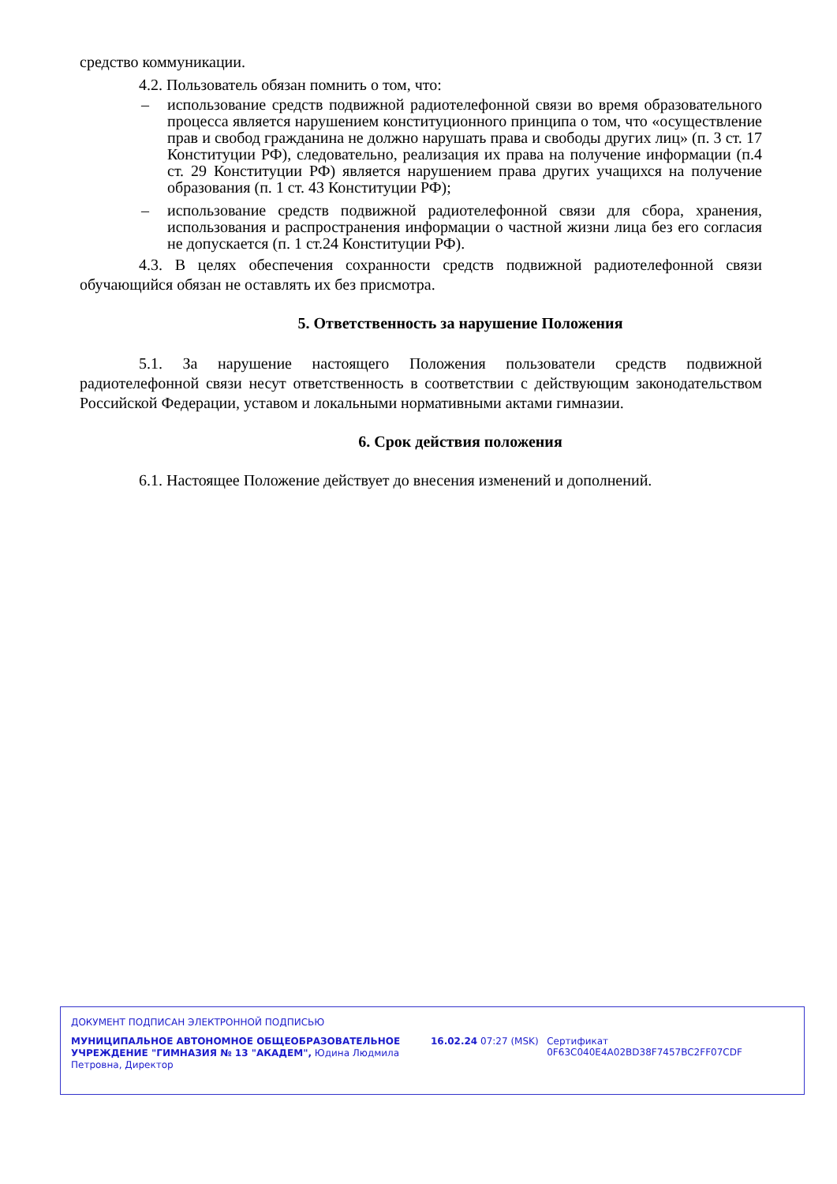средство коммуникации.
4.2. Пользователь обязан помнить о том, что:
– использование средств подвижной радиотелефонной связи во время образовательного процесса является нарушением конституционного принципа о том, что «осуществление прав и свобод гражданина не должно нарушать права и свободы других лиц» (п. 3 ст. 17 Конституции РФ), следовательно, реализация их права на получение информации (п.4 ст. 29 Конституции РФ) является нарушением права других учащихся на получение образования (п. 1 ст. 43 Конституции РФ);
– использование средств подвижной радиотелефонной связи для сбора, хранения, использования и распространения информации о частной жизни лица без его согласия не допускается (п. 1 ст.24 Конституции РФ).
4.3. В целях обеспечения сохранности средств подвижной радиотелефонной связи обучающийся обязан не оставлять их без присмотра.
5. Ответственность за нарушение Положения
5.1. За нарушение настоящего Положения пользователи средств подвижной радиотелефонной связи несут ответственность в соответствии с действующим законодательством Российской Федерации, уставом и локальными нормативными актами гимназии.
6. Срок действия положения
6.1. Настоящее Положение действует до внесения изменений и дополнений.
ДОКУМЕНТ ПОДПИСАН ЭЛЕКТРОННОЙ ПОДПИСЬЮ
МУНИЦИПАЛЬНОЕ АВТОНОМНОЕ ОБЩЕОБРАЗОВАТЕЛЬНОЕ УЧРЕЖДЕНИЕ "ГИМНАЗИЯ № 13 "АКАДЕМ", Юдина Людмила Петровна, Директор
16.02.24 07:27 (MSK) Сертификат 0F63C040E4A02BD38F7457BC2FF07CDF